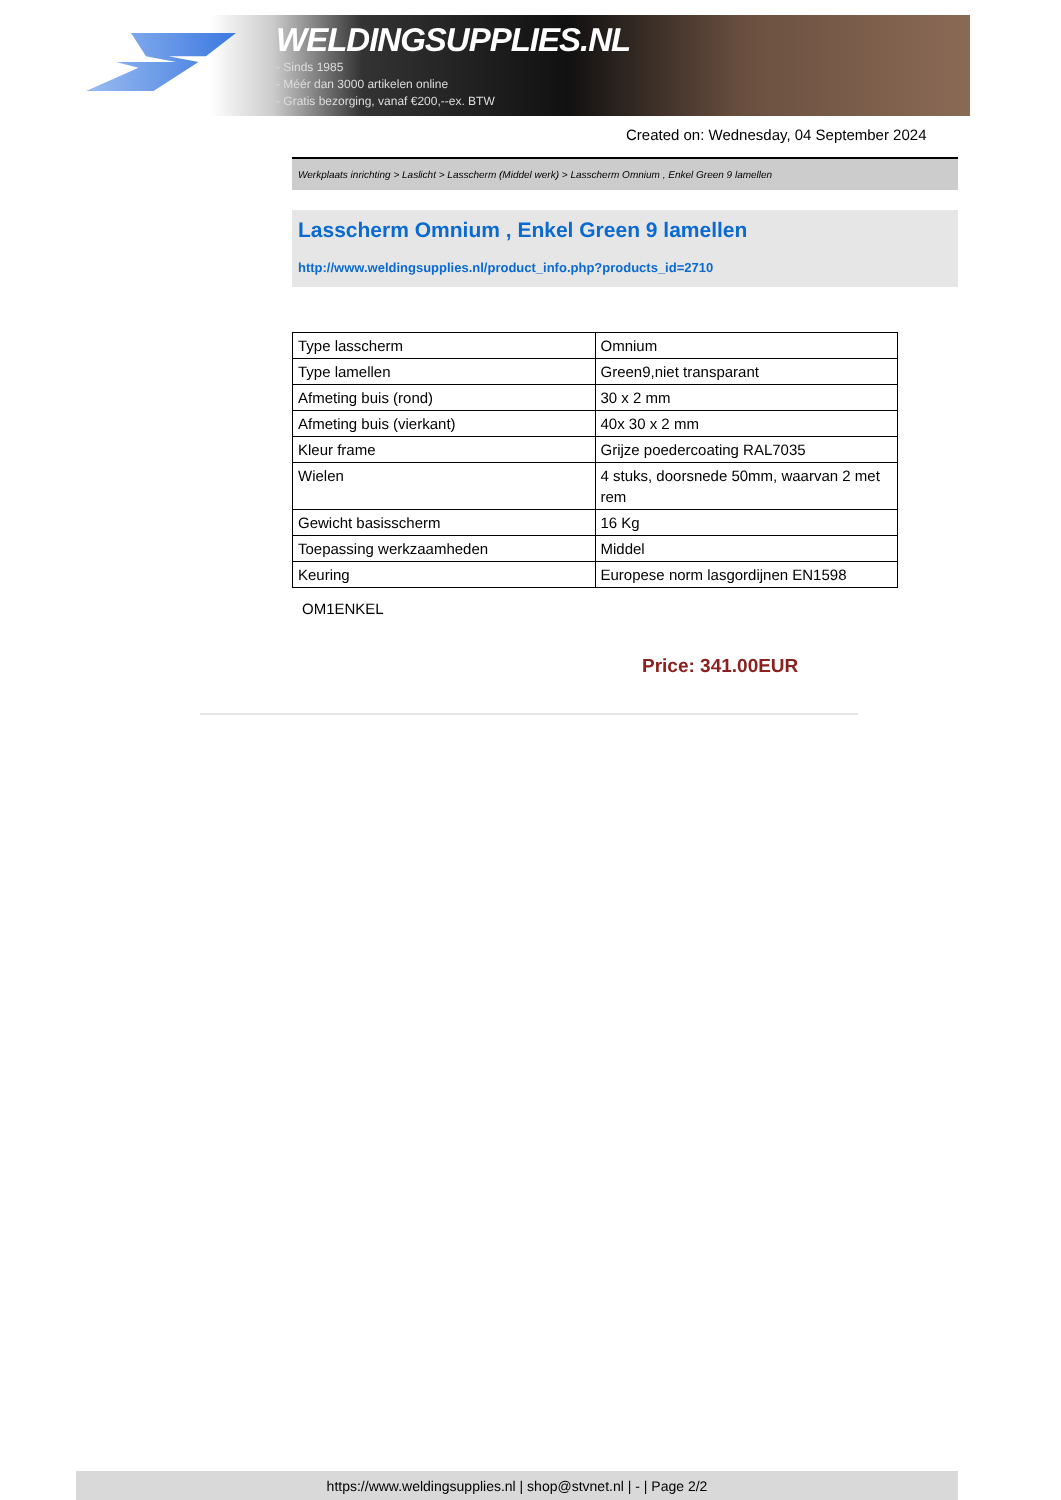WELDINGSUPPLIES.NL
- Sinds 1985
- Méér dan 3000 artikelen online
- Gratis bezorging, vanaf €200,--ex. BTW
Created on: Wednesday, 04 September 2024
Werkplaats inrichting > Laslicht > Lasscherm (Middel werk) > Lasscherm Omnium , Enkel Green 9 lamellen
Lasscherm Omnium , Enkel Green 9 lamellen
http://www.weldingsupplies.nl/product_info.php?products_id=2710
| Type lasscherm | Omnium |
| Type lamellen | Green9,niet transparant |
| Afmeting buis (rond) | 30 x 2 mm |
| Afmeting buis (vierkant) | 40x 30 x 2 mm |
| Kleur frame | Grijze poedercoating RAL7035 |
| Wielen | 4 stuks, doorsnede 50mm, waarvan 2 met rem |
| Gewicht basisscherm | 16 Kg |
| Toepassing werkzaamheden | Middel |
| Keuring | Europese norm lasgordijnen EN1598 |
OM1ENKEL
Price: 341.00EUR
https://www.weldingsupplies.nl | shop@stvnet.nl | - | Page 2/2